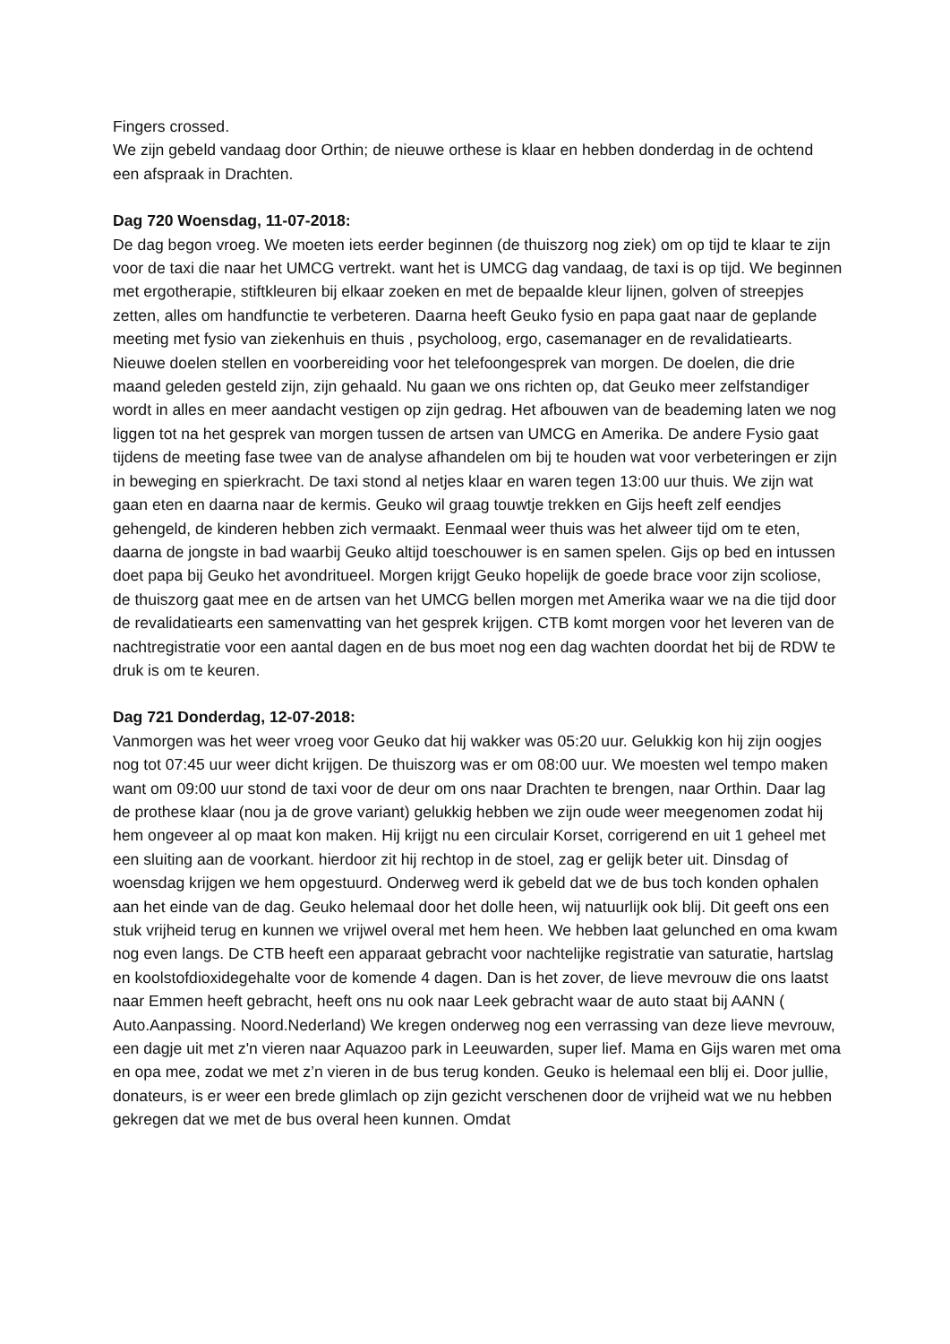Fingers crossed.
We zijn gebeld vandaag door Orthin; de nieuwe orthese is klaar en hebben donderdag in de ochtend een afspraak in Drachten.
Dag 720 Woensdag, 11-07-2018:
De dag begon vroeg. We moeten iets eerder beginnen (de thuiszorg nog ziek) om op tijd te klaar te zijn voor de taxi die naar het UMCG vertrekt. want het is UMCG dag vandaag, de taxi is op tijd. We beginnen met ergotherapie, stiftkleuren bij elkaar zoeken en met de bepaalde kleur lijnen, golven of streepjes zetten, alles om handfunctie te verbeteren. Daarna heeft Geuko fysio en papa gaat naar de geplande meeting met fysio van ziekenhuis en thuis , psycholoog, ergo, casemanager en de revalidatiearts. Nieuwe doelen stellen en voorbereiding voor het telefoongesprek van morgen. De doelen, die drie maand geleden gesteld zijn, zijn gehaald. Nu gaan we ons richten op, dat Geuko meer zelfstandiger wordt in alles en meer aandacht vestigen op zijn gedrag. Het afbouwen van de beademing laten we nog liggen tot na het gesprek van morgen tussen de artsen van UMCG en Amerika. De andere Fysio gaat tijdens de meeting fase twee van de analyse afhandelen om bij te houden wat voor verbeteringen er zijn in beweging en spierkracht. De taxi stond al netjes klaar en waren tegen 13:00 uur thuis. We zijn wat gaan eten en daarna naar de kermis. Geuko wil graag touwtje trekken en Gijs heeft zelf eendjes gehengeld, de kinderen hebben zich vermaakt. Eenmaal weer thuis was het alweer tijd om te eten, daarna de jongste in bad waarbij Geuko altijd toeschouwer is en samen spelen. Gijs op bed en intussen doet papa bij Geuko het avondritueel. Morgen krijgt Geuko hopelijk de goede brace voor zijn scoliose, de thuiszorg gaat mee en de artsen van het UMCG bellen morgen met Amerika waar we na die tijd door de revalidatiearts een samenvatting van het gesprek krijgen. CTB komt morgen voor het leveren van de nachtregistratie voor een aantal dagen en de bus moet nog een dag wachten doordat het bij de RDW te druk is om te keuren.
Dag 721 Donderdag, 12-07-2018:
Vanmorgen was het weer vroeg voor Geuko dat hij wakker was 05:20 uur. Gelukkig kon hij zijn oogjes nog tot 07:45 uur weer dicht krijgen. De thuiszorg was er om 08:00 uur. We moesten wel tempo maken want om 09:00 uur stond de taxi voor de deur om ons naar Drachten te brengen, naar Orthin. Daar lag de prothese klaar (nou ja de grove variant) gelukkig hebben we zijn oude weer meegenomen zodat hij hem ongeveer al op maat kon maken. Hij krijgt nu een circulair Korset, corrigerend en uit 1 geheel met een sluiting aan de voorkant. hierdoor zit hij rechtop in de stoel, zag er gelijk beter uit. Dinsdag of woensdag krijgen we hem opgestuurd. Onderweg werd ik gebeld dat we de bus toch konden ophalen aan het einde van de dag. Geuko helemaal door het dolle heen, wij natuurlijk ook blij. Dit geeft ons een stuk vrijheid terug en kunnen we vrijwel overal met hem heen. We hebben laat gelunched en oma kwam nog even langs. De CTB heeft een apparaat gebracht voor nachtelijke registratie van saturatie, hartslag en koolstofdioxidegehalte voor de komende 4 dagen. Dan is het zover, de lieve mevrouw die ons laatst naar Emmen heeft gebracht, heeft ons nu ook naar Leek gebracht waar de auto staat bij AANN ( Auto.Aanpassing. Noord.Nederland) We kregen onderweg nog een verrassing van deze lieve mevrouw, een dagje uit met z'n vieren naar Aquazoo park in Leeuwarden, super lief. Mama en Gijs waren met oma en opa mee, zodat we met z’n vieren in de bus terug konden. Geuko is helemaal een blij ei. Door jullie, donateurs, is er weer een brede glimlach op zijn gezicht verschenen door de vrijheid wat we nu hebben gekregen dat we met de bus overal heen kunnen. Omdat